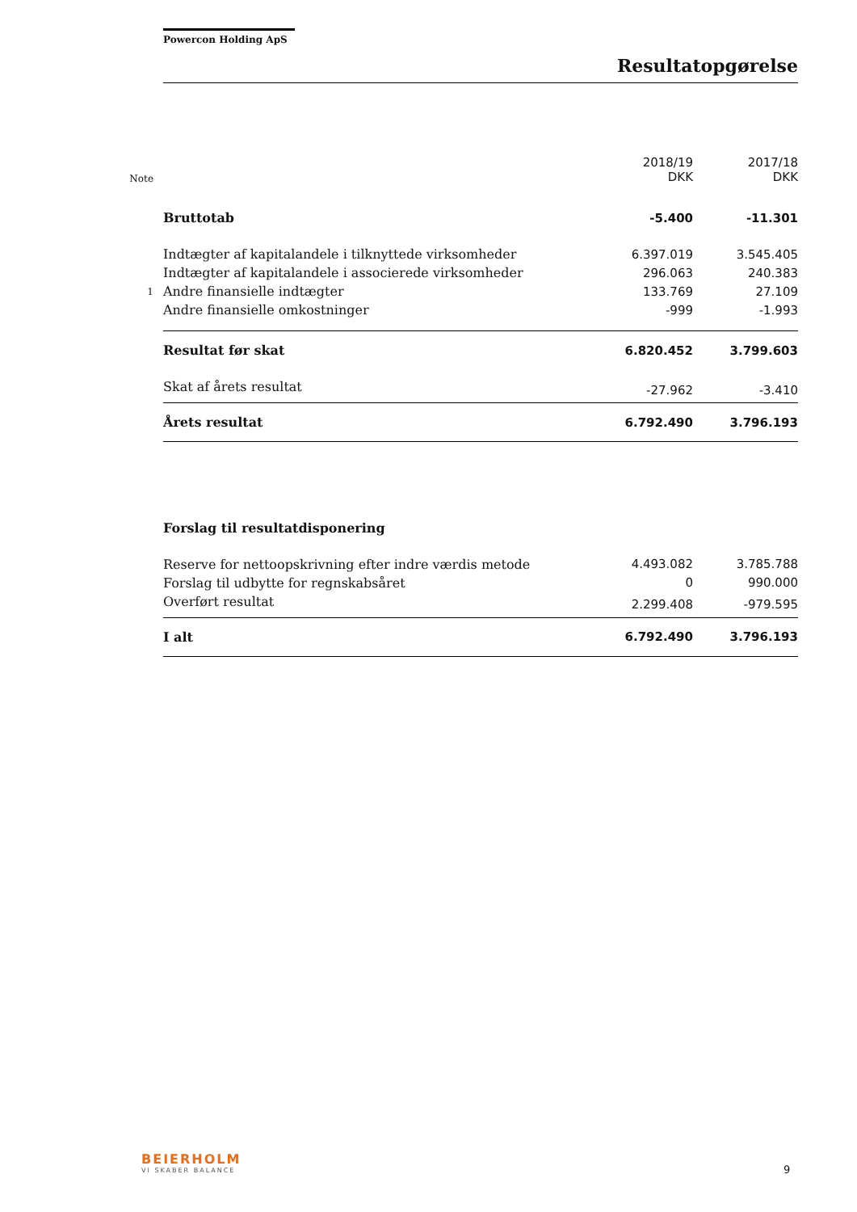Powercon Holding ApS
Resultatopgørelse
| Note | | 2018/19 DKK | 2017/18 DKK |
| --- | --- | --- | --- |
| | Bruttotab | -5.400 | -11.301 |
| | Indtægter af kapitalandele i tilknyttede virksomheder | 6.397.019 | 3.545.405 |
| | Indtægter af kapitalandele i associerede virksomheder | 296.063 | 240.383 |
| 1 | Andre finansielle indtægter | 133.769 | 27.109 |
| | Andre finansielle omkostninger | -999 | -1.993 |
| | Resultat før skat | 6.820.452 | 3.799.603 |
| | Skat af årets resultat | -27.962 | -3.410 |
| | Årets resultat | 6.792.490 | 3.796.193 |
| | Forslag til resultatdisponering | | |
| | Reserve for nettoopskrivning efter indre værdis metode | 4.493.082 | 3.785.788 |
| | Forslag til udbytte for regnskabsåret | 0 | 990.000 |
| | Overført resultat | 2.299.408 | -979.595 |
| | I alt | 6.792.490 | 3.796.193 |
BEIERHOLM
VI SKABER BALANCE
9